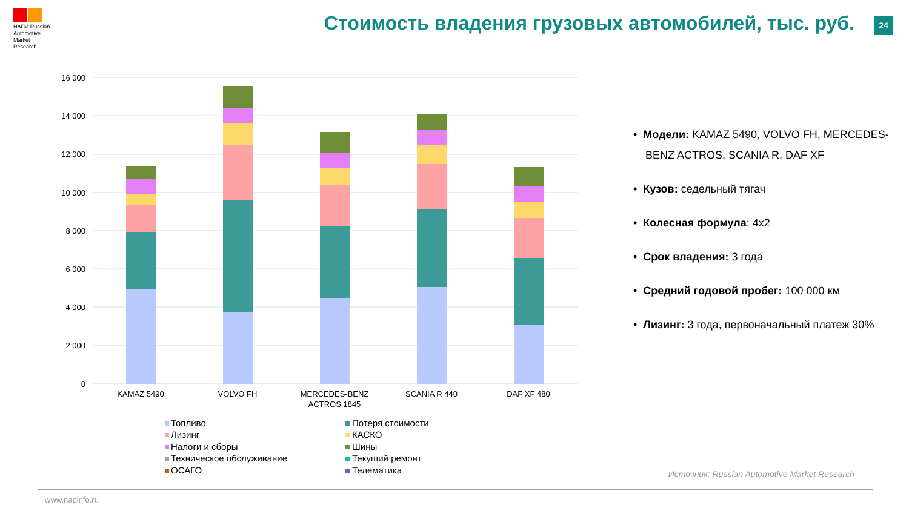НАПИ Russian
Automotive
Market
Research
Стоимость владения грузовых автомобилей, тыс. руб.
24
16 000
14 000
12 000
10 000
8 000
6 000
4 000
2 000
0
KAMAZ 5490
VOLVO FH
MERCEDES-BENZ
ACTROS 1845
SCANIA R 440
DAF XF 480
Топливо
Потеря стоимости
Лизинг
КАСКО
Налоги и сборы
Шины
Техническое обслуживание
Текущий ремонт
ОСАГО
Телематика
• Модели: KAMAZ 5490, VOLVO FH, MERCEDES-BENZ ACTROS, SCANIA R, DAF XF
• Кузов: седельный тягач
• Колесная формула: 4x2
• Срок владения: 3 года
• Средний годовой пробег: 100 000 км
• Лизинг: 3 года, первоначальный платеж 30%
Источник: Russian Automotive Market Research
www.napinfo.ru